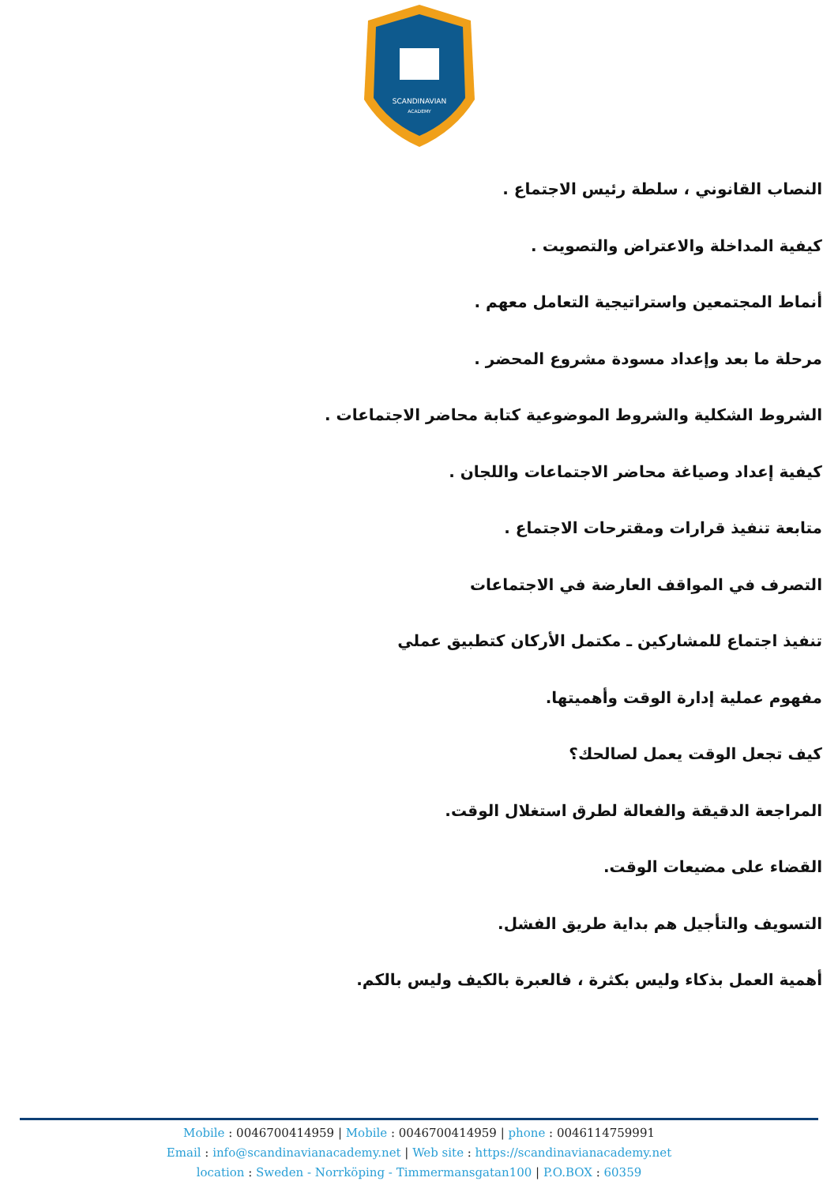SCANDINAVIAN
ACADEMY
النصاب القانوني ، سلطة رئيس الاجتماع .
كيفية المداخلة والاعتراض والتصويت .
أنماط المجتمعين واستراتيجية التعامل معهم .
مرحلة ما بعد وإعداد مسودة مشروع المحضر .
الشروط الشكلية والشروط الموضوعية كتابة محاضر الاجتماعات .
كيفية إعداد وصياغة محاضر الاجتماعات واللجان .
متابعة تنفيذ قرارات ومقترحات الاجتماع .
التصرف في المواقف العارضة في الاجتماعات
تنفيذ اجتماع للمشاركين ـ مكتمل الأركان كتطبيق عملي
مفهوم عملية إدارة الوقت وأهميتها.
كيف تجعل الوقت يعمل لصالحك؟
المراجعة الدقيقة والفعالة لطرق استغلال الوقت.
القضاء على مضيعات الوقت.
التسويف والتأجيل هم بداية طريق الفشل.
أهمية العمل بذكاء وليس بكثرة ، فالعبرة بالكيف وليس بالكم.
Mobile : 0046700414959 | Mobile : 0046700414959 | phone : 0046114759991
Email : info@scandinavianacademy.net | Web site : https://scandinavianacademy.net
location : Sweden - Norrköping - Timmermansgatan100 | P.O.BOX : 60359